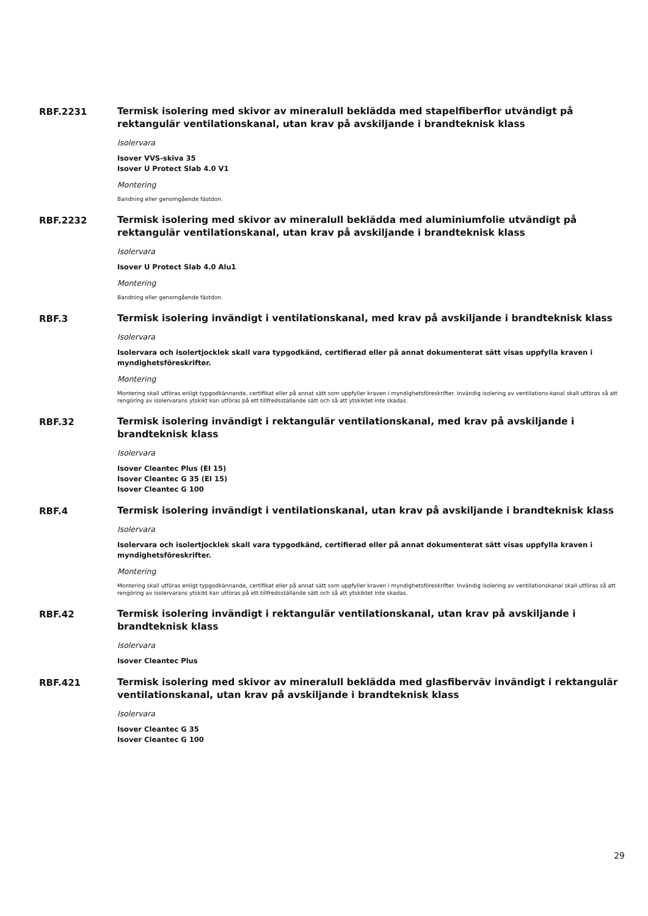RBF.2231
Termisk isolering med skivor av mineralull beklädda med stapelfiberflor utvändigt på rektangulär ventilationskanal, utan krav på avskiljande i brandteknisk klass
Isolervara
Isover VVS-skiva 35
Isover U Protect Slab 4.0 V1
Montering
Bandning eller genomgående fästdon.
RBF.2232
Termisk isolering med skivor av mineralull beklädda med aluminiumfolie utvändigt på rektangulär ventilationskanal, utan krav på avskiljande i brandteknisk klass
Isolervara
Isover U Protect Slab 4.0 Alu1
Montering
Bandning eller genomgående fästdon.
RBF.3
Termisk isolering invändigt i ventilationskanal, med krav på avskiljande i brandteknisk klass
Isolervara
Isolervara och isolertjocklek skall vara typgodkänd, certifierad eller på annat dokumenterat sätt visas uppfylla kraven i myndighetsföreskrifter.
Montering
Montering skall utföras enligt typgodkännande, certifikat eller på annat sätt som uppfyller kraven i myndighetsföreskrifter. Invändig isolering av ventilations-kanal skall utföras så att rengöring av isolervarans ytskikt kan utföras på ett tillfredsställande sätt och så att ytskiktet inte skadas.
RBF.32
Termisk isolering invändigt i rektangulär ventilationskanal, med krav på avskiljande i brandteknisk klass
Isolervara
Isover Cleantec Plus (EI 15)
Isover Cleantec G 35 (EI 15)
Isover Cleantec G 100
RBF.4
Termisk isolering invändigt i ventilationskanal, utan krav på avskiljande i brandteknisk klass
Isolervara
Isolervara och isolertjocklek skall vara typgodkänd, certifierad eller på annat dokumenterat sätt visas uppfylla kraven i myndighetsföreskrifter.
Montering
Montering skall utföras enligt typgodkännande, certifikat eller på annat sätt som uppfyller kraven i myndighetsföreskrifter. Invändig isolering av ventilationskanal skall utföras så att rengöring av isolervarans ytskikt kan utföras på ett tillfredsställande sätt och så att ytskiktet inte skadas.
RBF.42
Termisk isolering invändigt i rektangulär ventilationskanal, utan krav på avskiljande i brandteknisk klass
Isolervara
Isover Cleantec Plus
RBF.421
Termisk isolering med skivor av mineralull beklädda med glasfiberväv invändigt i rektangulär ventilationskanal, utan krav på avskiljande i brandteknisk klass
Isolervara
Isover Cleantec G 35
Isover Cleantec G 100
29